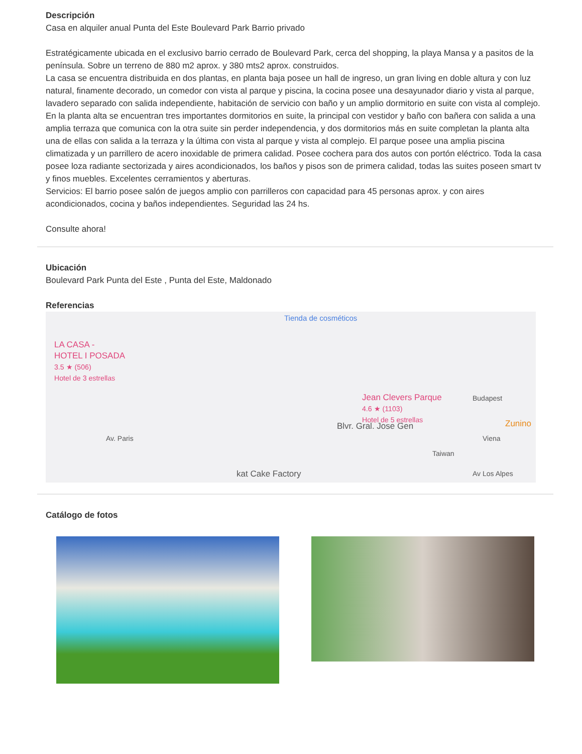Descripción
Casa en alquiler anual Punta del Este Boulevard Park Barrio privado
Estratégicamente ubicada en el exclusivo barrio cerrado de Boulevard Park, cerca del shopping, la playa Mansa y a pasitos de la península. Sobre un terreno de 880 m2 aprox. y 380 mts2 aprox. construidos.
La casa se encuentra distribuida en dos plantas, en planta baja posee un hall de ingreso, un gran living en doble altura y con luz natural, finamente decorado, un comedor con vista al parque y piscina, la cocina posee una desayunador diario y vista al parque, lavadero separado con salida independiente, habitación de servicio con baño y un amplio dormitorio en suite con vista al complejo. En la planta alta se encuentran tres importantes dormitorios en suite, la principal con vestidor y baño con bañera con salida a una amplia terraza que comunica con la otra suite sin perder independencia, y dos dormitorios más en suite completan la planta alta una de ellas con salida a la terraza y la última con vista al parque y vista al complejo. El parque posee una amplia piscina climatizada y un parrillero de acero inoxidable de primera calidad. Posee cochera para dos autos con portón eléctrico. Toda la casa posee loza radiante sectorizada y aires acondicionados, los baños y pisos son de primera calidad, todas las suites poseen smart tv y finos muebles. Excelentes cerramientos y aberturas.
Servicios: El barrio posee salón de juegos amplio con parrilleros con capacidad para 45 personas aprox. y con aires acondicionados, cocina y baños independientes. Seguridad las 24 hs.
Consulte ahora!
Ubicación
Boulevard Park Punta del Este , Punta del Este, Maldonado
Referencias
Tienda de cosméticos
LA CASA -
HOTEL I POSADA
3.5 ★ (506)
Hotel de 3 estrellas
Jean Clevers Parque
4.6 ★ (1103)
Hotel de 5 estrellas
Blvr. Gral. Jose Gen
Budapest
Zunino
Av. Paris
Taiwan
Viena
Av Los Alpes kat Cake Factory
Catálogo de fotos